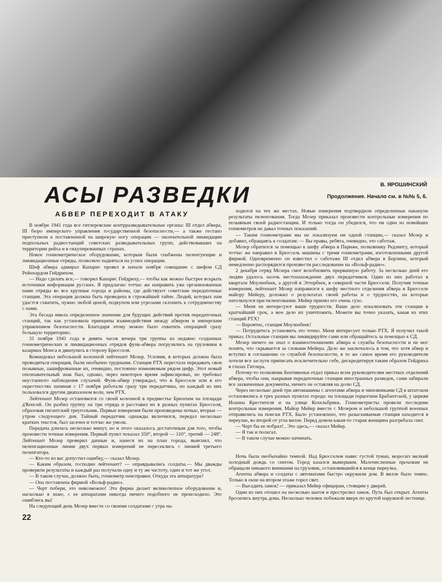АСЫ РАЗВЕДКИ
В. ЯРОШИНСКИЙ
Продолжение. Начало см. в №№ 5, 6.
АБВЕР ПЕРЕХОДИТ В АТАКУ
В ноябре 1941 года все гитлеровские контрразведывательные органы: III отдел абвера, III бюро имперского управления государственной безопасности,— а также гестапо приступили к поставленной на широкую ногу операции — окончательной ликвидации подпольных радиостанций советских разведывательных групп, действовавших на территории рейха и в оккупированных странах.
Новое гониометрическое оборудование, которым были снабжены пеленгующие и ликвидационные отряды, позволяло надеяться на успех операции.
Шеф абвера адмирал Канарис провел в начале ноября совещание с шефом СД Рейнхардом Гейдрихом.
— Надо сделать все,— говорил Канарис Гейдриху,— чтобы как можно быстрее вскрыть источники информации русских. Я предлагаю тотчас же направить уже организованные нами отряды во все крупные города и районы, где действуют советские передаточные станции. Эта операция должна быть проведена в строжайшей тайне. Людей, которых нам удастся схватить, нужно любой ценой, подкупом или угрозами склонить к сотрудничеству с нами.
Эта беседа имела определенное значение для будущих действий против передаточных станций, так как установила принципы взаимодействия между абвером и имперским управлением безопасности. Благодаря этому можно было охватить операцией сразу большую территорию.
31 ноября 1941 года в девять часов вечера три группы из недавно созданных гониометрических и ликвидационных отрядов функ-абвера погрузились на грузовики в казармах Монса и двинулись в сторону Брюсселя.
Командовал небольшой колонной лейтенант Мозер. Условия, в которых должна была проводиться операция, были необычно трудными. Станция PTX перестала передавать свои позывные, зашифрованные их, очевидно, постоянно изменяемым рядом цифр. Этот новый опознавательный знак был, однако, через некоторое время зафиксирован, но требовал неустанного наблюдения слухачей. Функ-абвер утверждал, что в Брюсселе или в его окрестностях начиная с 17 ноября работали сразу три передатчика, но каждый из них пользовался другим диапазоном волн, чем PTX.
Лейтенант Мозер остановился со своей колонной в предместье Брюнхем на площади д'Консей. Он разбил группу на три отряда и расставил их в разных пунктах Брюсселя, образовав гигантский треугольник. Первые измерения были произведены ночью, вторые — утром следующего дня. Тайный передатчик однажды включился, передал несколько кратких текстов, был засечен и тотчас же умолк.
Передача длилась несколько минут, но и этого оказалось достаточным для того, чтобы произвести точные измерения. Первый пункт показал 350°, второй — 310°, третий — 248°. Лейтенант Мозер проверил данные и, нанеся их на план города, выяснил, что пеленгационные линии двух первых измерений не пересеклись с линией третьего пеленгатора.
— Кто-то из вас допустил ошибку,— сказал Мозер.
— Каким образом, господин лейтенант? — оправдывались солдаты.— Мы дважды проверяли результаты и каждый раз получали одну и ту же частоту, один и тот же угол.
— В таком случае, должно быть, гониометр неисправен. Откуда эта аппаратура?
— Она поставлена фирмой «Вольф-радио».
— Черт побери, это невозможно! Эта фирма делает великолепное оборудование и, насколько я знаю, с ее аппаратами никогда ничего подобного не происходило. Это ошиблись вы!
На следующий день Мозер вместе со своими солдатами с утра на-
ходился на тех же местах. Новые измерения подтвердили определенные накануне результаты пеленгования. Тогда Мозер приказал произвести контрольные измерения по позывным своей радиостанции. И только тогда он убедился, что ни один из новейших гониометров не давал точных показаний.
— Таким гониометрами мы не локализуем ни одной станции,— сказал Мозер и добавил, обращаясь к солдатам: — Вы правы, ребята, очевидно, это саботаж.
Мозер обратился за помощью к шефу абвера в Париже, полковнику Редлингу, который тотчас же направил в Брюссель машины с тремя гониометрами, изготовленными другой фирмой. Одновременно он известил о саботаже III отдел абвера в Берлине, который немедленно распорядился произвести расследование на «Вольф-радио».
2 декабря отряд Мозера смог возобновить прерванную работу. За несколько дней его людям удалось засечь местонахождение двух передатчиков. Один из них работал в квартале Моуленбеек, а другой в Эттербеек, в северной части Брюсселя. Получив точные измерения, лейтенант Мозер направился к шефу местного отделения абвера в Брюсселе майору Мейеру, доложил о результатах своей работы и о трудностях, на которые натолкнулся при пеленговании. Мейер принял его очень сухо.
— Меня не интересуют ваши трудности. Ваше дело локализовать эти станции в кратчайший срок, а мое дело их уничтожить. Можете вы точно указать, какая из этих станций PTX?
— Вероятно, станция Моуленбеек!
— Потрудитесь установить это точно. Меня интересует только PTX. Я получил такой приказ. Остальные станции вы ликвидируйте сами или обращайтесь за помощью к СД.
Мозер ничего не знал о взаимоотношениях абвера и службы безопасности и не мог понять, что скрывается за словами Мейера. Дело же заключалось в том, что хотя абвер и вступил в соглашение со службой безопасности, в то же самое время его руководители хотели все заслуги приписать исключительно себе, дискредитируя таким образом Гейдриха в глазах Гитлера.
Потому-то полковник Бентивеньи отдал приказ всем руководителям местных отделений абвера, чтобы они, накрывая передаточные станции иностранных разведок, сами забирали все захваченные документы, ничего не оставляя на долю СД.
Через несколько дней три автомашины с агентами абвера и чиновниками СД в штатском остановились в трех разных пунктах города: на площади герцогини Брабантской, у церкви Иоанна Крестителя и на улице Кохельбрикк. Гониометристы провели последние контрольные измерения. Майор Мейер вместе с Мозером и небольшой группой военных отправились на поиски PTX. Было установлено, что разыскиваемая станция находится в переулке, во второй от угла вилле. Перед домом какая-то старая женщина разгребала снег.
— Черт бы ее побрал!.. Это здесь,— сказал Мейер.
— Я так и полагал.
— В таком случае можно начинать.
Ночь была необычайно темной. Над Брюсселем навис густой туман, моросил мелкий холодный дождь со снегом. Город казался вымершим. Малочисленные прохожие не обращали никакого внимания на грузовик, остановившийся в конце переулка.
Агенты абвера и солдаты с автоматами быстро окружили дом. В вилле было темно. Только в окне на втором этаже горел свет.
— Высадить замок! — приказал Мейер офицерам, стоящим у дверей.
Один из них отошел на несколько шагов и прострелил замок. Путь был открыт. Агенты бросились внутрь дома. Несколько человек побежали вверх по крутой наружной лестнице.
22